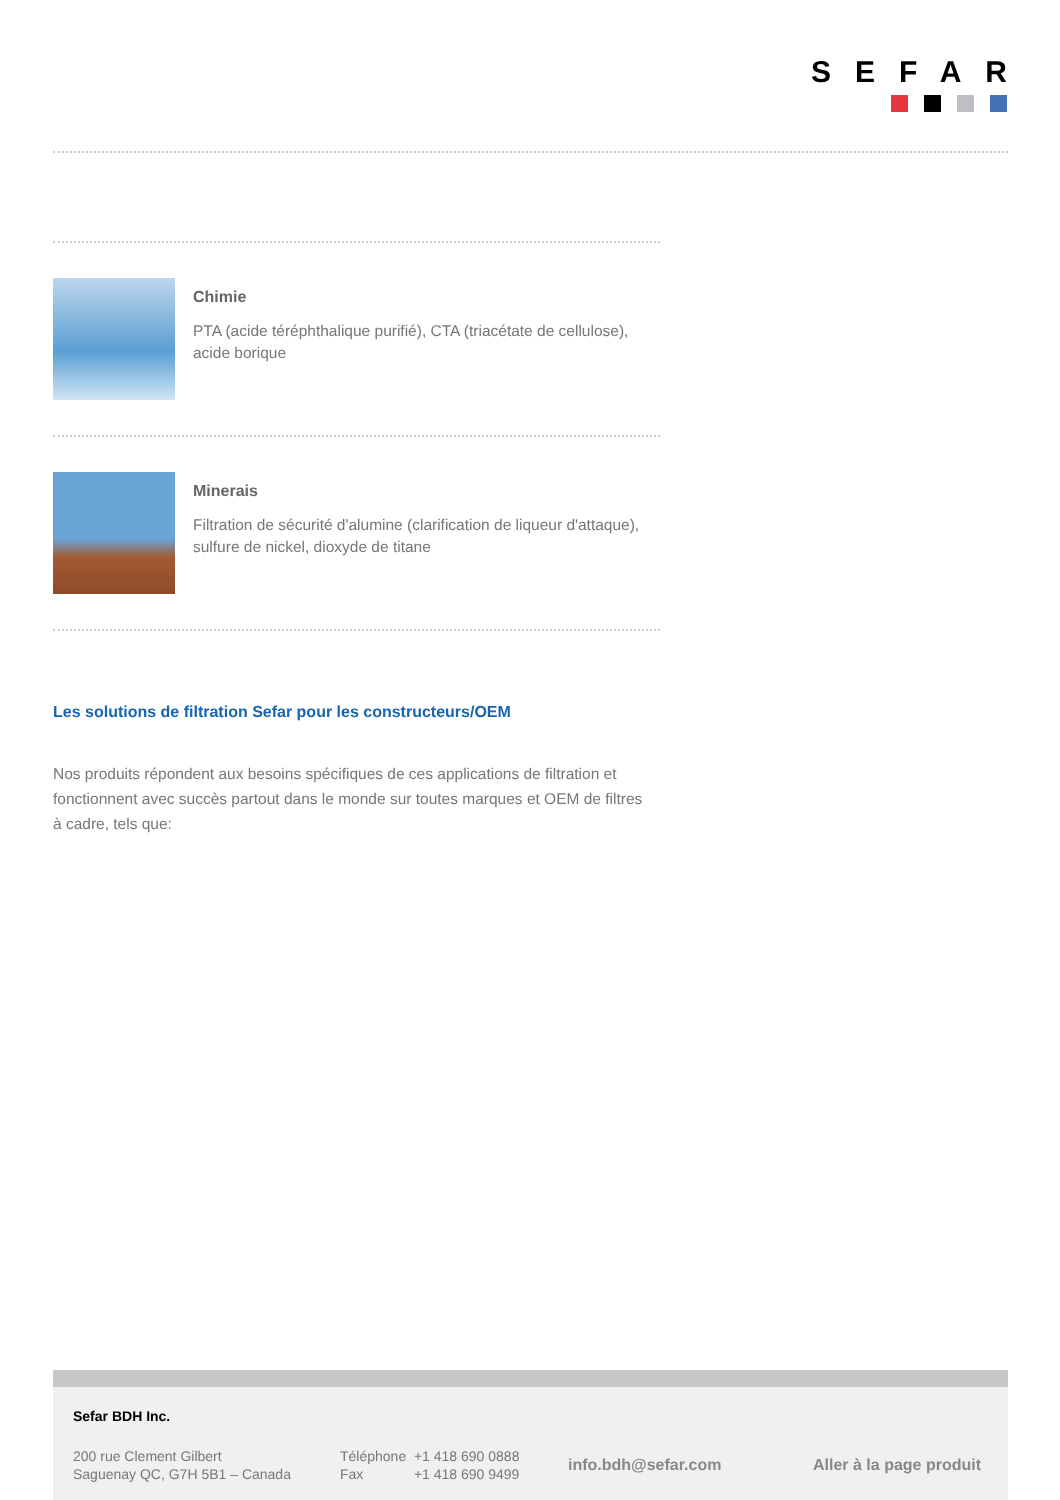SEFAR
Chimie
PTA (acide téréphthalique purifié), CTA (triacétate de cellulose), acide borique
Minerais
Filtration de sécurité d'alumine (clarification de liqueur d'attaque), sulfure de nickel, dioxyde de titane
Les solutions de filtration Sefar pour les constructeurs/OEM
Nos produits répondent aux besoins spécifiques de ces applications de filtration et fonctionnent avec succès partout dans le monde sur toutes marques et OEM de filtres à cadre, tels que:
Sefar BDH Inc.
200 rue Clement Gilbert
Saguenay QC, G7H 5B1 – Canada
Téléphone +1 418 690 0888
Fax +1 418 690 9499
info.bdh@sefar.com Aller à la page produit